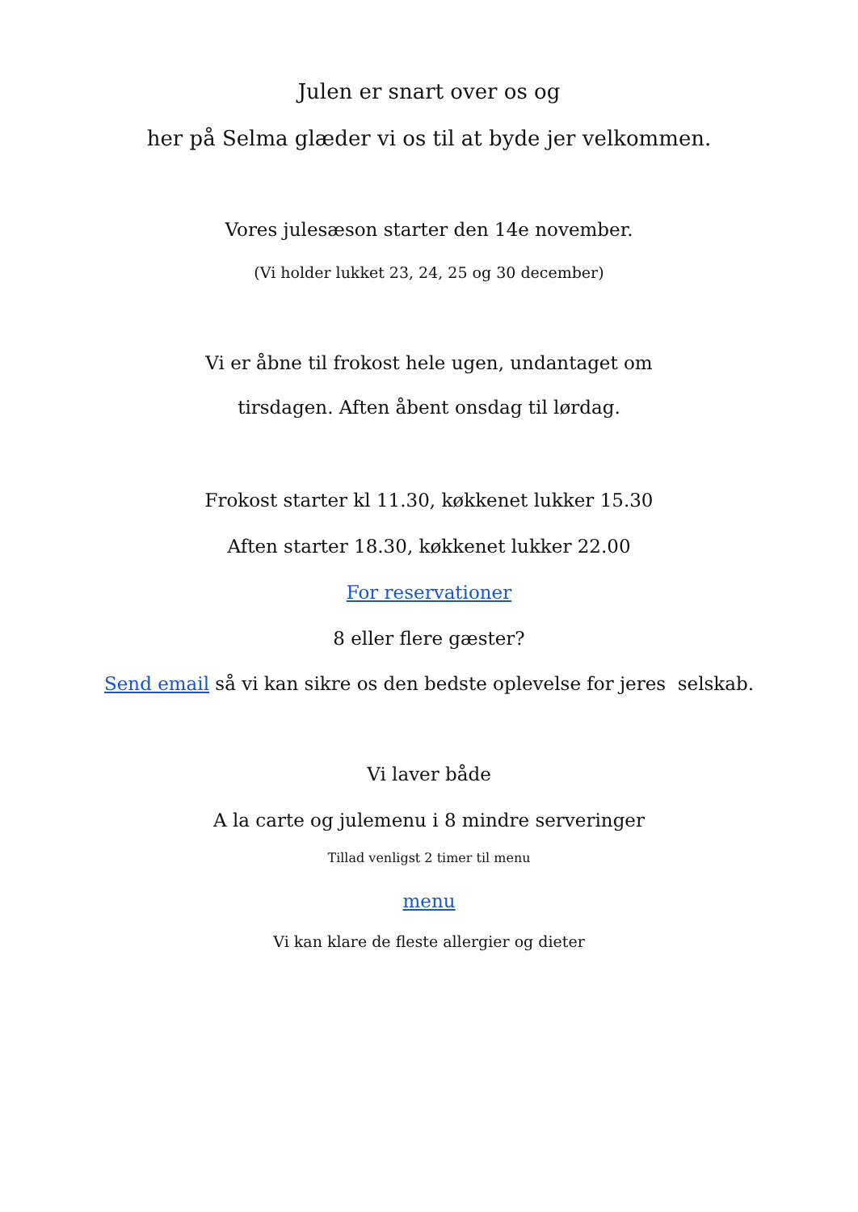Julen er snart over os og
her på Selma glæder vi os til at byde jer velkommen.
Vores julesæson starter den 14e november.
(Vi holder lukket 23, 24, 25 og 30 december)
Vi er åbne til frokost hele ugen, undantaget om
tirsdagen. Aften åbent onsdag til lørdag.
Frokost starter kl 11.30, køkkenet lukker 15.30
Aften starter 18.30, køkkenet lukker 22.00
For reservationer
8 eller flere gæster?
Send email så vi kan sikre os den bedste oplevelse for jeres selskab.
Vi laver både
A la carte og julemenu i 8 mindre serveringer
Tillad venligst 2 timer til menu
menu
Vi kan klare de fleste allergier og dieter